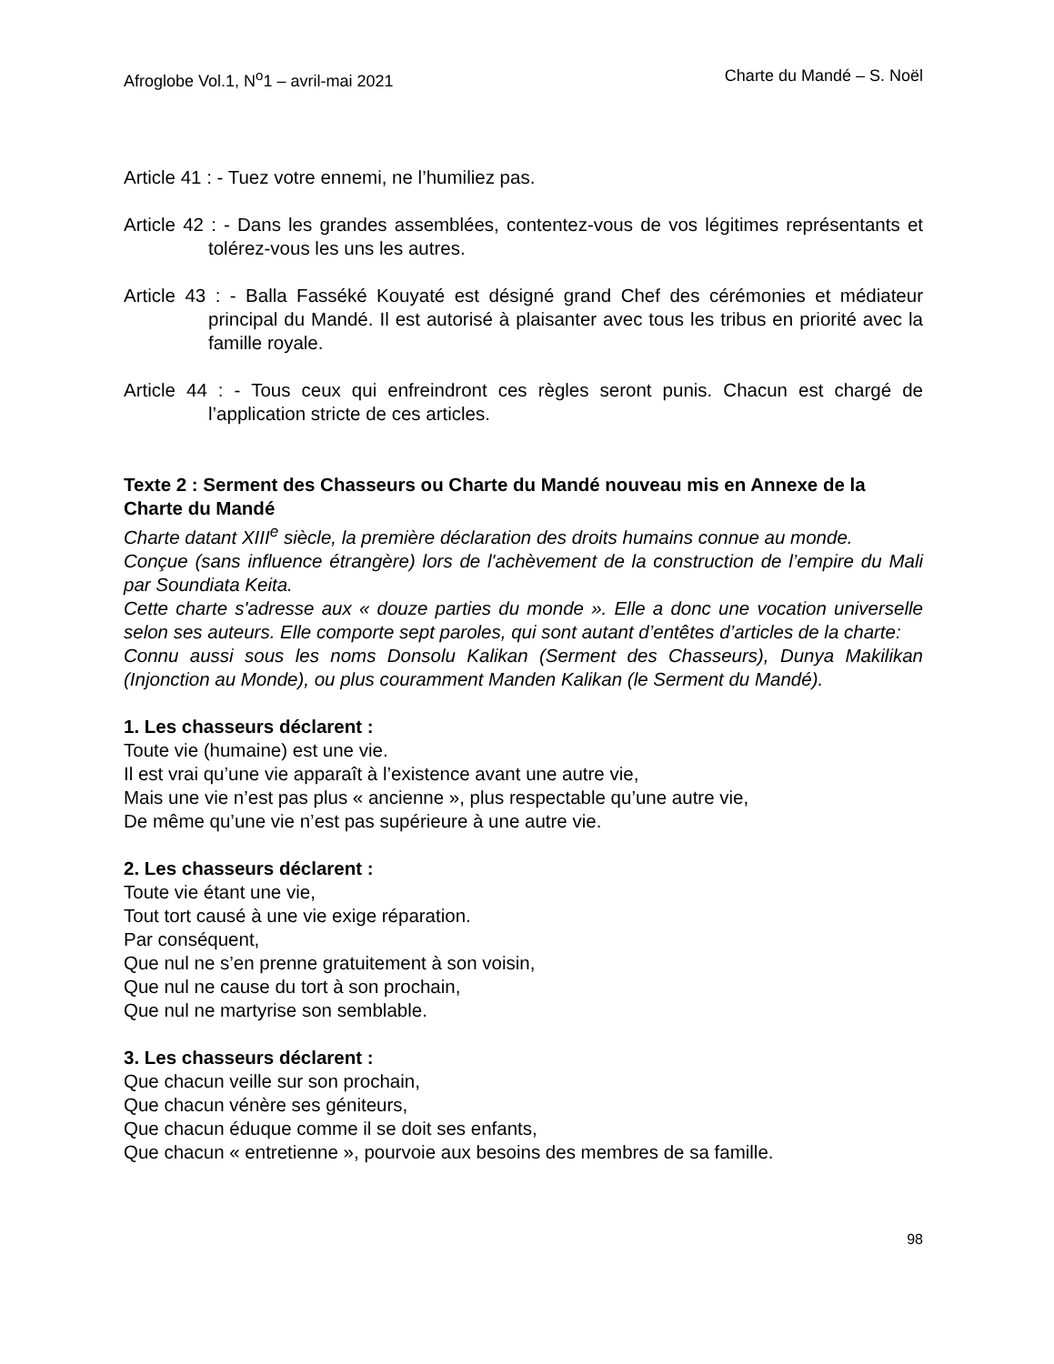Afroglobe Vol.1, N<sup>o</sup>1 – avril-mai 2021 Charte du Mandé – S. Noël
Article 41 : - Tuez votre ennemi, ne l’humiliez pas.
Article 42 : - Dans les grandes assemblées, contentez-vous de vos légitimes représentants et tolérez-vous les uns les autres.
Article 43 : - Balla Fasséké Kouyaté est désigné grand Chef des cérémonies et médiateur principal du Mandé. Il est autorisé à plaisanter avec tous les tribus en priorité avec la famille royale.
Article 44 : - Tous ceux qui enfreindront ces règles seront punis. Chacun est chargé de l’application stricte de ces articles.
Texte 2 : Serment des Chasseurs ou Charte du Mandé nouveau mis en Annexe de la Charte du Mandé
Charte datant XIII<sup>e</sup> siècle, la première déclaration des droits humains connue au monde.
Conçue (sans influence étrangère) lors de l'achèvement de la construction de l’empire du Mali par Soundiata Keita.
Cette charte s'adresse aux « douze parties du monde ». Elle a donc une vocation universelle selon ses auteurs. Elle comporte sept paroles, qui sont autant d’entêtes d’articles de la charte:
Connu aussi sous les noms Donsolu Kalikan (Serment des Chasseurs), Dunya Makilikan (Injonction au Monde), ou plus couramment Manden Kalikan (le Serment du Mandé).
1. Les chasseurs déclarent :
Toute vie (humaine) est une vie.
Il est vrai qu’une vie apparaît à l’existence avant une autre vie,
Mais une vie n’est pas plus « ancienne », plus respectable qu’une autre vie,
De même qu’une vie n’est pas supérieure à une autre vie.
2. Les chasseurs déclarent :
Toute vie étant une vie,
Tout tort causé à une vie exige réparation.
Par conséquent,
Que nul ne s’en prenne gratuitement à son voisin,
Que nul ne cause du tort à son prochain,
Que nul ne martyrise son semblable.
3. Les chasseurs déclarent :
Que chacun veille sur son prochain,
Que chacun vénère ses géniteurs,
Que chacun éduque comme il se doit ses enfants,
Que chacun « entretienne », pourvoie aux besoins des membres de sa famille.
98